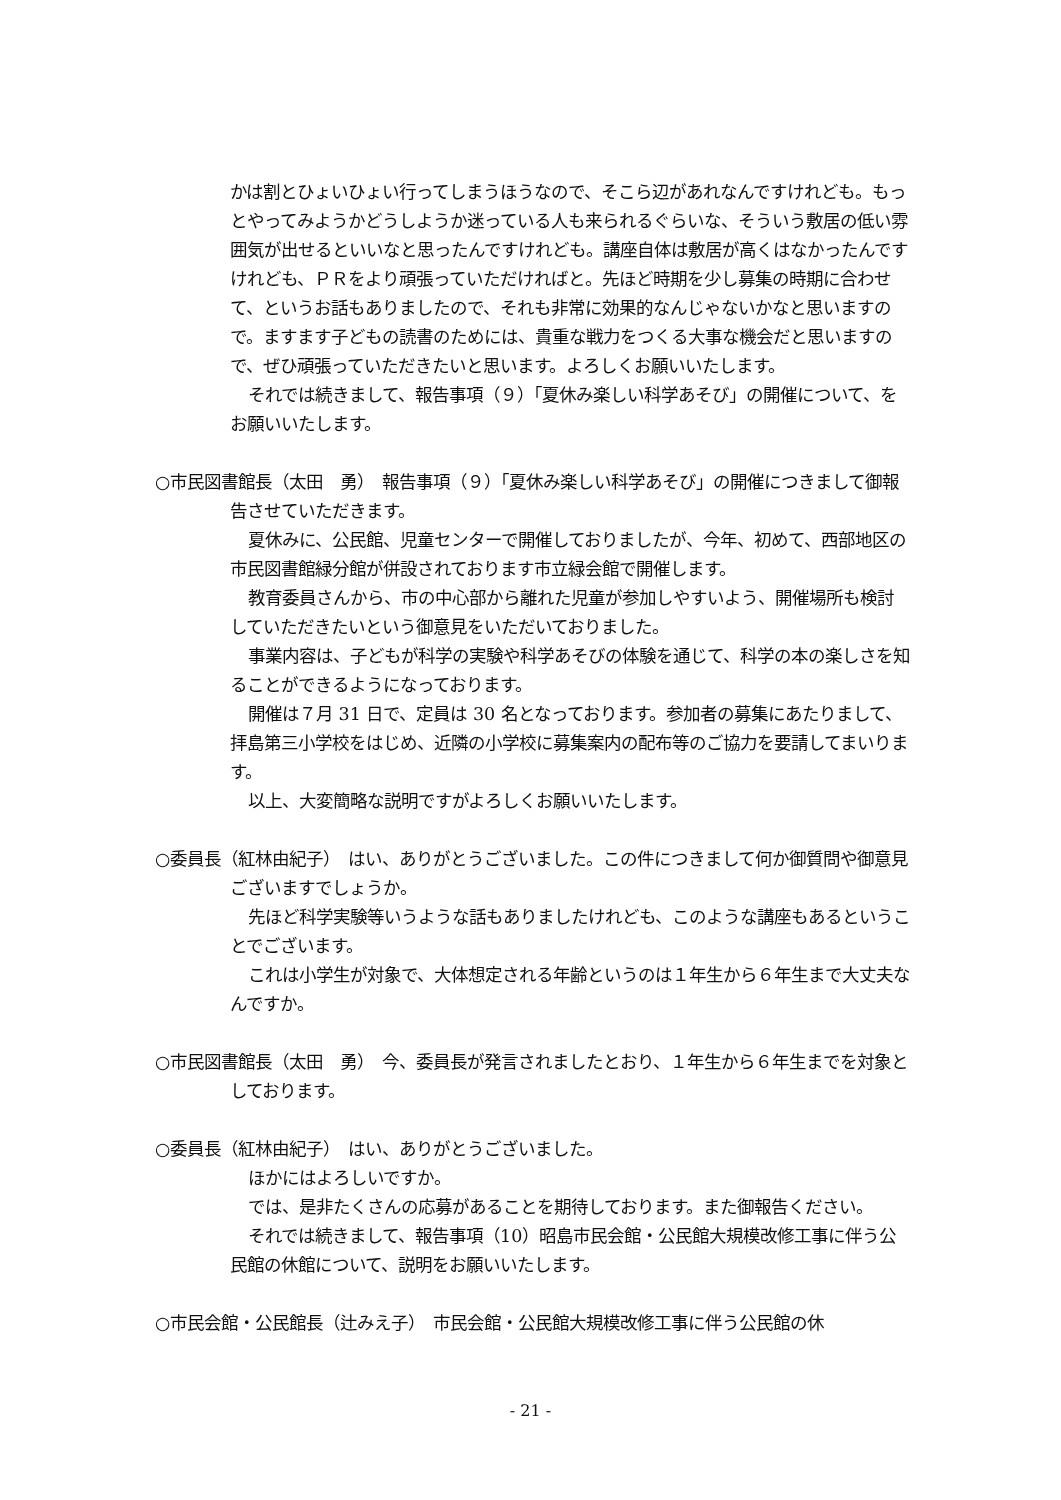かは割とひょいひょい行ってしまうほうなので、そこら辺があれなんですけれども。もっとやってみようかどうしようか迷っている人も来られるぐらいな、そういう敷居の低い雰囲気が出せるといいなと思ったんですけれども。講座自体は敷居が高くはなかったんですけれども、ＰＲをより頑張っていただければと。先ほど時期を少し募集の時期に合わせて、というお話もありましたので、それも非常に効果的なんじゃないかなと思いますので。ますます子どもの読書のためには、貴重な戦力をつくる大事な機会だと思いますので、ぜひ頑張っていただきたいと思います。よろしくお願いいたします。
それでは続きまして、報告事項（９）「夏休み楽しい科学あそび」の開催について、をお願いいたします。
○市民図書館長（太田　勇）　報告事項（９）「夏休み楽しい科学あそび」の開催につきまして御報告させていただきます。
夏休みに、公民館、児童センターで開催しておりましたが、今年、初めて、西部地区の市民図書館緑分館が併設されております市立緑会館で開催します。
教育委員さんから、市の中心部から離れた児童が参加しやすいよう、開催場所も検討していただきたいという御意見をいただいておりました。
事業内容は、子どもが科学の実験や科学あそびの体験を通じて、科学の本の楽しさを知ることができるようになっております。
開催は７月 31 日で、定員は 30 名となっております。参加者の募集にあたりまして、拝島第三小学校をはじめ、近隣の小学校に募集案内の配布等のご協力を要請してまいります。
以上、大変簡略な説明ですがよろしくお願いいたします。
○委員長（紅林由紀子）　はい、ありがとうございました。この件につきまして何か御質問や御意見ございますでしょうか。
先ほど科学実験等いうような話もありましたけれども、このような講座もあるということでございます。
これは小学生が対象で、大体想定される年齢というのは１年生から６年生まで大丈夫なんですか。
○市民図書館長（太田　勇）　今、委員長が発言されましたとおり、１年生から６年生までを対象としております。
○委員長（紅林由紀子）　はい、ありがとうございました。
ほかにはよろしいですか。
では、是非たくさんの応募があることを期待しております。また御報告ください。
それでは続きまして、報告事項（10）昭島市民会館・公民館大規模改修工事に伴う公民館の休館について、説明をお願いいたします。
○市民会館・公民館長（辻みえ子）　市民会館・公民館大規模改修工事に伴う公民館の休
- 21 -